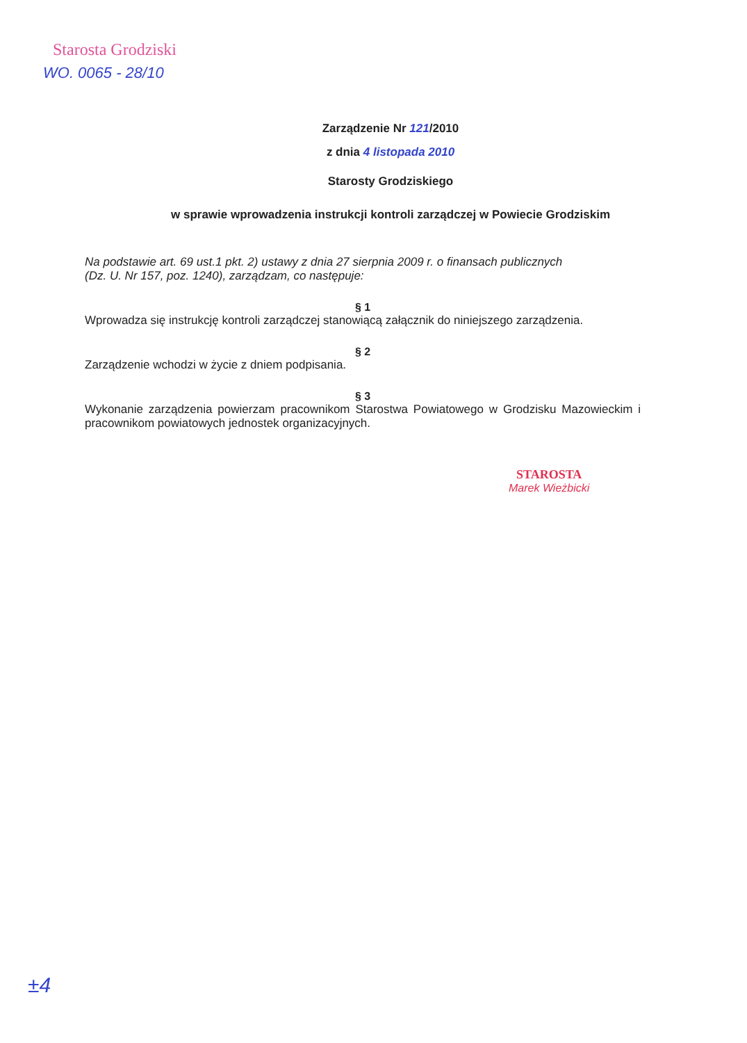Starosta Grodziski
WO. 0065 - 28/10
Zarządzenie Nr 121/2010
z dnia 4 listopada 2010
Starosty Grodziskiego
w sprawie wprowadzenia instrukcji kontroli zarządczej w Powiecie Grodziskim
Na podstawie art. 69 ust.1 pkt. 2) ustawy z dnia 27 sierpnia 2009 r. o finansach publicznych
(Dz. U. Nr 157, poz. 1240), zarządzam, co następuje:
§ 1
Wprowadza się instrukcję kontroli zarządczej stanowiącą załącznik do niniejszego zarządzenia.
§ 2
Zarządzenie wchodzi w życie z dniem podpisania.
§ 3
Wykonanie zarządzenia powierzam pracownikom Starostwa Powiatowego w Grodzisku Mazowieckim i pracownikom powiatowych jednostek organizacyjnych.
STAROSTA
Marek Wieżbicki
±4